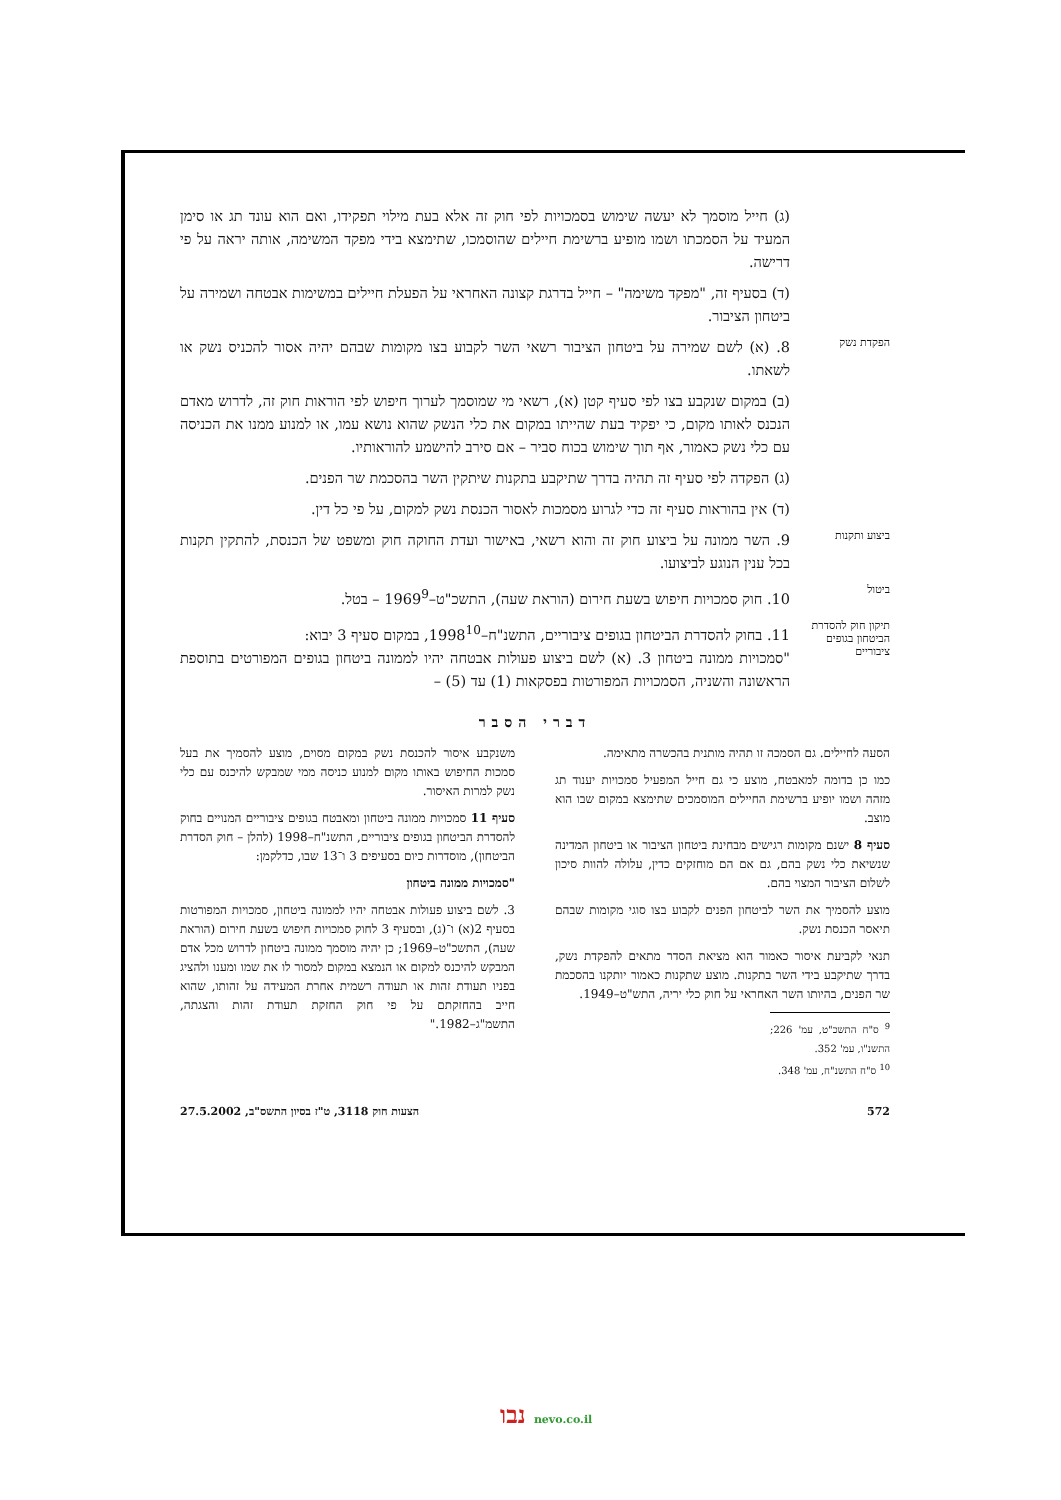(ג) חייל מוסמך לא יעשה שימוש בסמכויות לפי חוק זה אלא בעת מילוי תפקידו, ואם הוא עונד תג או סימן המעיד על הסמכתו ושמו מופיע ברשימת חיילים שהוסמכו, שתימצא בידי מפקד המשימה, אותה יראה על פי דרישה.
(ד) בסעיף זה, "מפקד משימה" – חייל בדרגת קצונה האחראי על הפעלת חיילים במשימות אבטחה ושמירה על ביטחון הציבור.
הפקדת נשק
8. (א) לשם שמירה על ביטחון הציבור רשאי השר לקבוע בצו מקומות שבהם יהיה אסור להכניס נשק או לשאתו.
(ב) במקום שנקבע בצו לפי סעיף קטן (א), רשאי מי שמוסמך לערוך חיפוש לפי הוראות חוק זה, לדרוש מאדם הנכנס לאותו מקום, כי יפקיד בעת שהייתו במקום את כלי הנשק שהוא נושא עמו, או למנוע ממנו את הכניסה עם כלי נשק כאמור, אף תוך שימוש בכוח סביר – אם סירב להישמע להוראותיו.
(ג) הפקדה לפי סעיף זה תהיה בדרך שתיקבע בתקנות שיתקין השר בהסכמת שר הפנים.
(ד) אין בהוראות סעיף זה כדי לגרוע מסמכות לאסור הכנסת נשק למקום, על פי כל דין.
ביצוע ותקנות
9. השר ממונה על ביצוע חוק זה והוא רשאי, באישור ועדת החוקה חוק ומשפט של הכנסת, להתקין תקנות בכל ענין הנוגע לביצועו.
ביטול
10. חוק סמכויות חיפוש בשעת חירום (הוראת שעה), התשכ"ט–1969<sup>9</sup> – בטל.
תיקון חוק להסדרת הביטחון בגופים ציבוריים
11. בחוק להסדרת הביטחון בגופים ציבוריים, התשנ"ח–1998<sup>10</sup>, במקום סעיף 3 יבוא:
"סמכויות ממונה ביטחון 3. (א) לשם ביצוע פעולות אבטחה יהיו לממונה ביטחון בגופים המפורטים בתוספת הראשונה והשניה, הסמכויות המפורטות בפסקאות (1) עד (5) –
דברי הסבר
הסעה לחיילים. גם הסמכה זו תהיה מותנית בהכשרה מתאימה.
כמו כן בדומה למאבטח, מוצע כי גם חייל המפעיל סמכויות יענוד תג מזהה ושמו יופיע ברשימת החיילים המוסמכים שתימצא במקום שבו הוא מוצב.
סעיף 8 ישנם מקומות רגישים מבחינת ביטחון הציבור או ביטחון המדינה שנשיאת כלי נשק בהם, גם אם הם מוחזקים כדין, עלולה להוות סיכון לשלום הציבור המצוי בהם.
מוצע להסמיך את השר לביטחון הפנים לקבוע בצו סוגי מקומות שבהם תיאסר הכנסת נשק.
תנאי לקביעת איסור כאמור הוא מציאת הסדר מתאים להפקדת נשק, בדרך שתיקבע בידי השר בתקנות. מוצע שתקנות כאמור יותקנו בהסכמת שר הפנים, בהיותו השר האחראי על חוק כלי יריה, התש"ט–1949.
<sup>9</sup> ס"ח התשכ"ט, עמ' 226; התשנ"ו, עמ' 352.
<sup>10</sup> ס"ח התשנ"ח, עמ' 348.
משנקבע איסור להכנסת נשק במקום מסוים, מוצע להסמיך את בעל סמכות החיפוש באותו מקום למנוע כניסה ממי שמבקש להיכנס עם כלי נשק למרות האיסור.
סעיף 11 סמכויות ממונה ביטחון ומאבטח בגופים ציבוריים המנויים בחוק להסדרת הביטחון בגופים ציבוריים, התשנ"ח–1998 (להלן – חוק הסדרת הביטחון), מוסדרות כיום בסעיפים 3 ו־13 שבו, כדלקמן:
"סמכויות ממונה ביטחון
3. לשם ביצוע פעולות אבטחה יהיו לממונה ביטחון, סמכויות המפורטות בסעיף 2(א) ו־(ג), ובסעיף 3 לחוק סמכויות חיפוש בשעת חירום (הוראת שעה), התשכ"ט–1969; כן יהיה מוסמך ממונה ביטחון לדרוש מכל אדם המבקש להיכנס למקום או הנמצא במקום למסור לו את שמו ומענו ולהציג בפניו תעודת זהות או תעודה רשמית אחרת המעידה על זהותו, שהוא חייב בהחזקתם על פי חוק החזקת תעודת זהות והצגתה, התשמ"ג–1982."
572 הצעות חוק 3118, ט"ז בסיון התשס"ב, 27.5.2002
נבו nevo.co.il